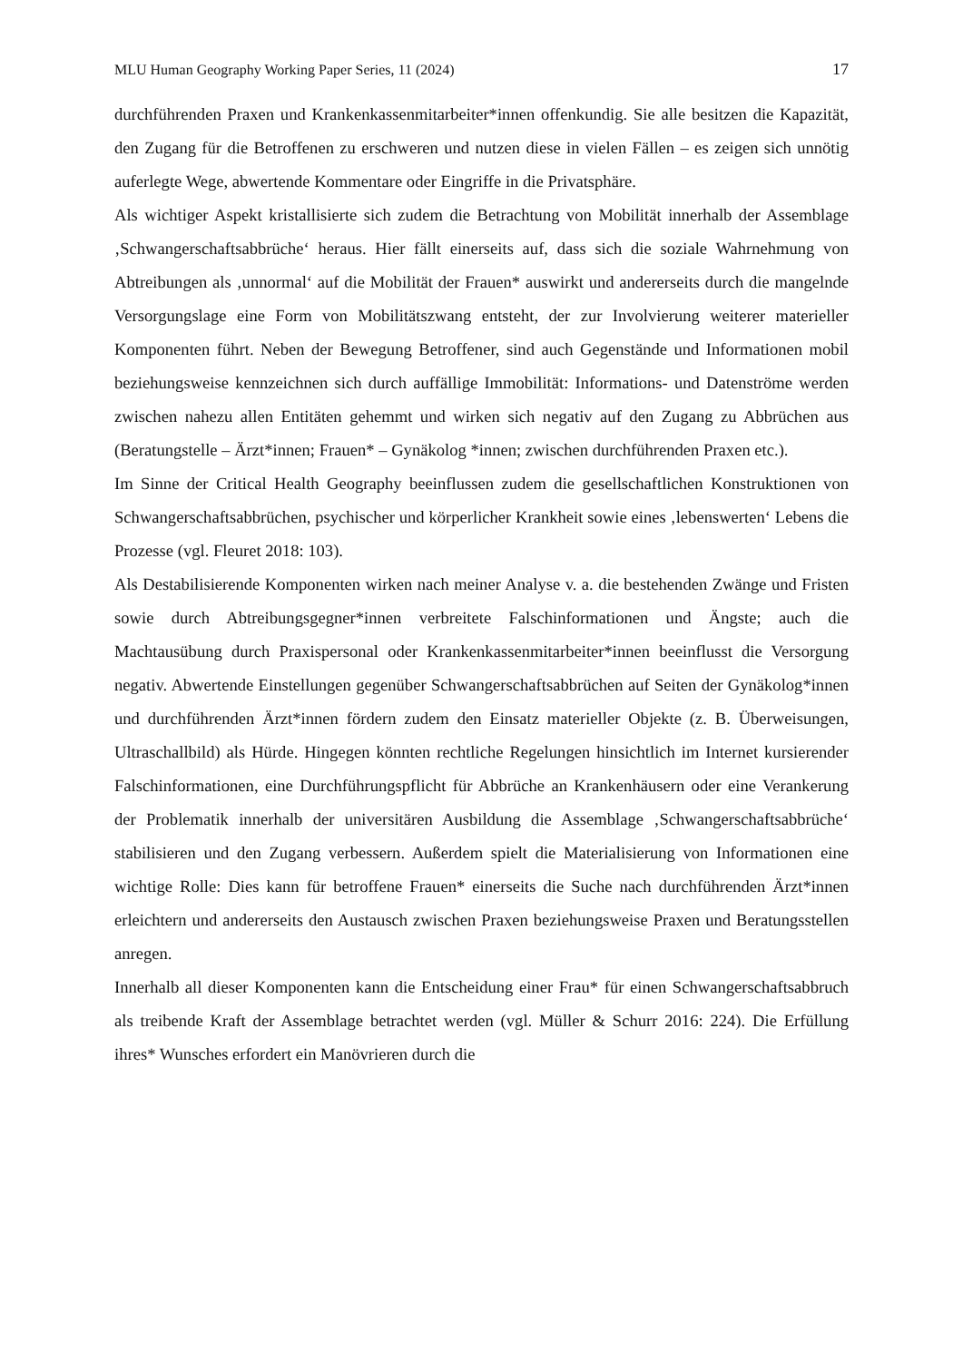MLU Human Geography Working Paper Series, 11 (2024) 17
durchführenden Praxen und Krankenkassenmitarbeiter*innen offenkundig. Sie alle besitzen die Kapazität, den Zugang für die Betroffenen zu erschweren und nutzen diese in vielen Fällen – es zeigen sich unnötig auferlegte Wege, abwertende Kommentare oder Eingriffe in die Privatsphäre.
Als wichtiger Aspekt kristallisierte sich zudem die Betrachtung von Mobilität innerhalb der Assemblage ‚Schwangerschaftsabbrüche‘ heraus. Hier fällt einerseits auf, dass sich die soziale Wahrnehmung von Abtreibungen als ‚unnormal‘ auf die Mobilität der Frauen* auswirkt und andererseits durch die mangelnde Versorgungslage eine Form von Mobilitätszwang entsteht, der zur Involvierung weiterer materieller Komponenten führt. Neben der Bewegung Betroffener, sind auch Gegenstände und Informationen mobil beziehungsweise kennzeichnen sich durch auffällige Immobilität: Informations- und Datenströme werden zwischen nahezu allen Entitäten gehemmt und wirken sich negativ auf den Zugang zu Abbrüchen aus (Beratungstelle – Ärzt*innen; Frauen* – Gynäkolog *innen; zwischen durchführenden Praxen etc.).
Im Sinne der Critical Health Geography beeinflussen zudem die gesellschaftlichen Konstruktionen von Schwangerschaftsabbrüchen, psychischer und körperlicher Krankheit sowie eines ‚lebenswerten‘ Lebens die Prozesse (vgl. Fleuret 2018: 103).
Als Destabilisierende Komponenten wirken nach meiner Analyse v. a. die bestehenden Zwänge und Fristen sowie durch Abtreibungsgegner*innen verbreitete Falschinformationen und Ängste; auch die Machtausübung durch Praxispersonal oder Krankenkassenmitarbeiter*innen beeinflusst die Versorgung negativ. Abwertende Einstellungen gegenüber Schwangerschaftsabbrüchen auf Seiten der Gynäkolog*innen und durchführenden Ärzt*innen fördern zudem den Einsatz materieller Objekte (z. B. Überweisungen, Ultraschallbild) als Hürde. Hingegen könnten rechtliche Regelungen hinsichtlich im Internet kursierender Falschinformationen, eine Durchführungspflicht für Abbrüche an Krankenhäusern oder eine Verankerung der Problematik innerhalb der universitären Ausbildung die Assemblage ‚Schwangerschaftsabbrüche‘ stabilisieren und den Zugang verbessern. Außerdem spielt die Materialisierung von Informationen eine wichtige Rolle: Dies kann für betroffene Frauen* einerseits die Suche nach durchführenden Ärzt*innen erleichtern und andererseits den Austausch zwischen Praxen beziehungsweise Praxen und Beratungsstellen anregen.
Innerhalb all dieser Komponenten kann die Entscheidung einer Frau* für einen Schwangerschaftsabbruch als treibende Kraft der Assemblage betrachtet werden (vgl. Müller & Schurr 2016: 224). Die Erfüllung ihres* Wunsches erfordert ein Manövrieren durch die